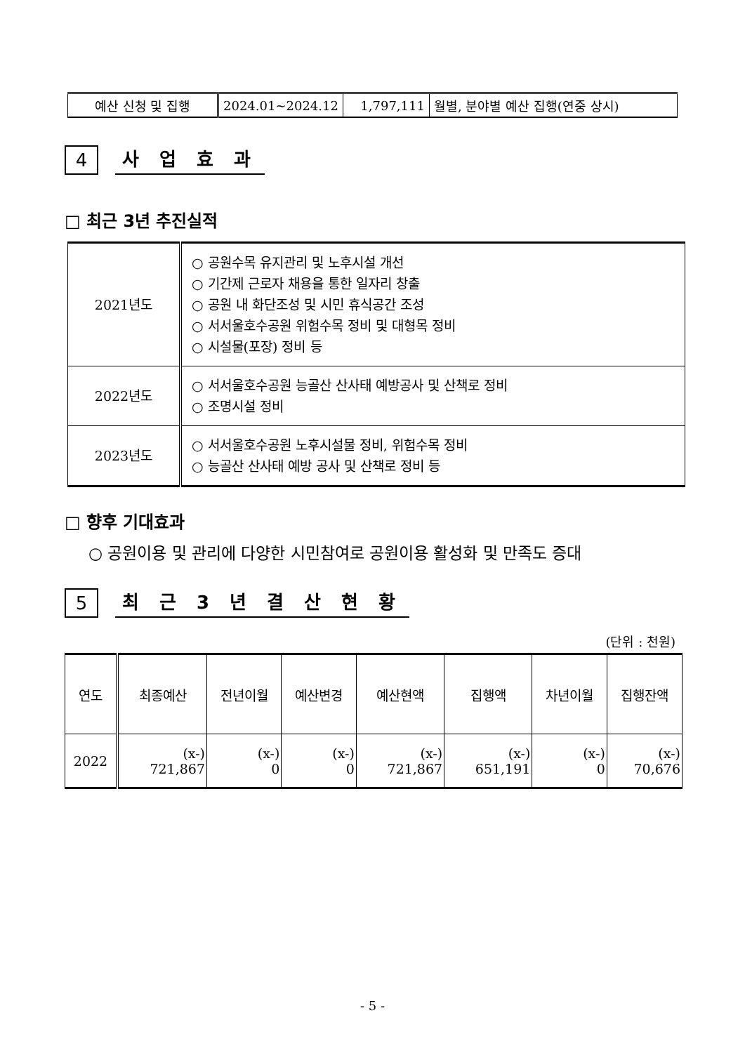| 예산 신청 및 집행 | 2024.01~2024.12 | 1,797,111 | 월별, 분야별 예산 집행(연중 상시) |
4
사 업 효 과
□ 최근 3년 추진실적
| 2021년도 | ○ 공원수목 유지관리 및 노후시설 개선 ○ 기간제 근로자 채용을 통한 일자리 창출 ○ 공원 내 화단조성 및 시민 휴식공간 조성 ○ 서서울호수공원 위험수목 정비 및 대형목 정비 ○ 시설물(포장) 정비 등 |
| 2022년도 | ○ 서서울호수공원 능골산 산사태 예방공사 및 산책로 정비 ○ 조명시설 정비 |
| 2023년도 | ○ 서서울호수공원 노후시설물 정비, 위험수목 정비 ○ 능골산 산사태 예방 공사 및 산책로 정비 등 |
□ 향후 기대효과
○ 공원이용 및 관리에 다양한 시민참여로 공원이용 활성화 및 만족도 증대
5
최 근 3 년 결 산 현 황
(단위 : 천원)
| 연도 | 최종예산 | 전년이월 | 예산변경 | 예산현액 | 집행액 | 차년이월 | 집행잔액 |
| --- | --- | --- | --- | --- | --- | --- | --- |
| 2022 | (x-) 721,867 | (x-) 0 | (x-) 0 | (x-) 721,867 | (x-) 651,191 | (x-) 0 | (x-) 70,676 |
- 5 -